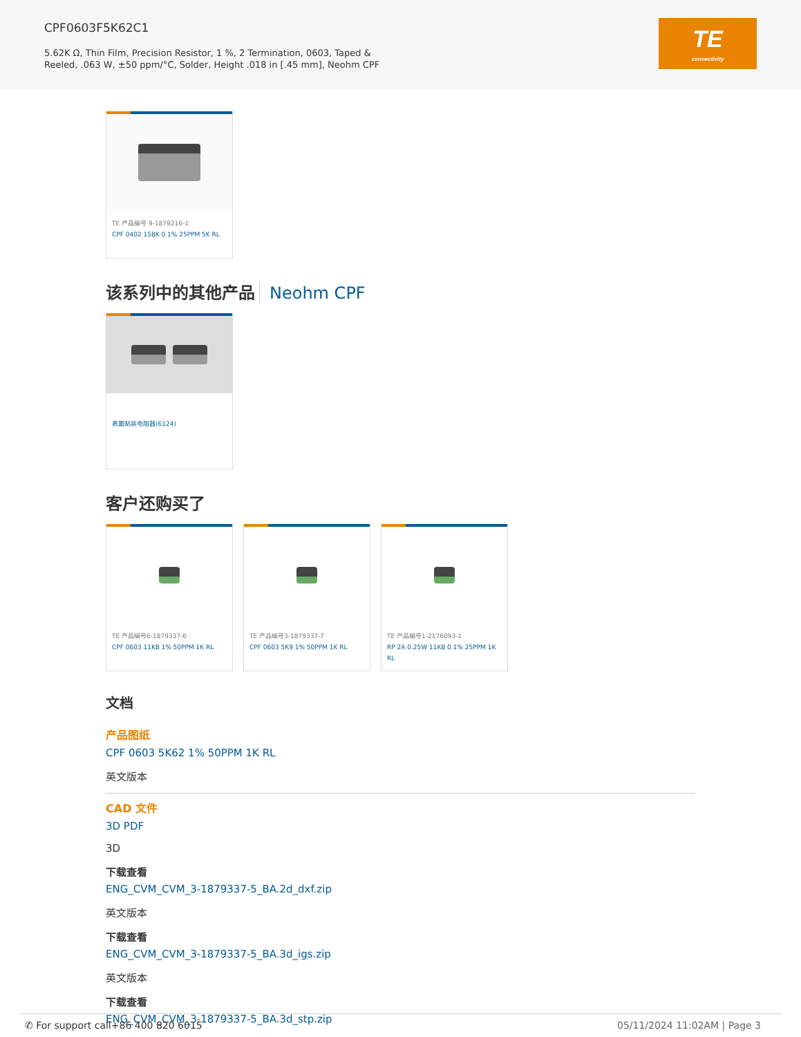CPF0603F5K62C1
5.62K Ω, Thin Film, Precision Resistor, 1 %, 2 Termination, 0603, Taped & Reeled, .063 W, ±50 ppm/°C, Solder, Height .018 in [.45 mm], Neohm CPF
TE
connectivity
TE 产品编号 9-1879216-1
CPF 0402 158K 0.1% 25PPM 5K RL
该系列中的其他产品 Neohm CPF
表面贴装电阻器(6124)
客户还购买了
TE 产品编号6-1879337-6
CPF 0603 11K8 1% 50PPM 1K RL
TE 产品编号3-1879337-7
CPF 0603 5K9 1% 50PPM 1K RL
TE 产品编号1-2176093-1
RP 2A 0.25W 11K8 0.1% 25PPM 1K RL
文档
产品图纸
CPF 0603 5K62 1% 50PPM 1K RL
英文版本
CAD 文件
3D PDF
3D
下载查看
ENG_CVM_CVM_3-1879337-5_BA.2d_dxf.zip
英文版本
下载查看
ENG_CVM_CVM_3-1879337-5_BA.3d_igs.zip
英文版本
下载查看
ENG_CVM_CVM_3-1879337-5_BA.3d_stp.zip
✆ For support call+86 400 820 6015 05/11/2024 11:02AM | Page 3